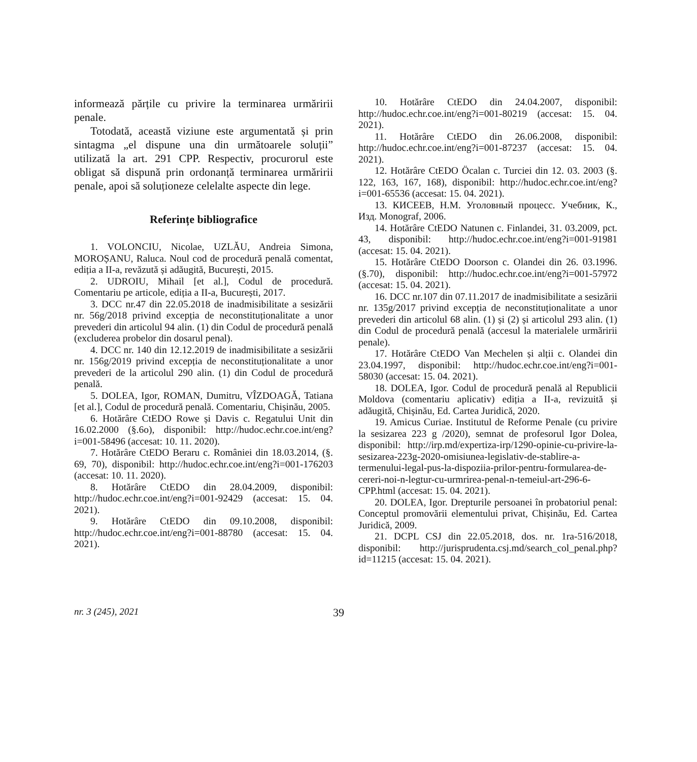informează părțile cu privire la terminarea urmăririi penale.
Totodată, această viziune este argumentată și prin sintagma „el dispune una din următoarele soluții” utilizată la art. 291 CPP. Respectiv, procurorul este obligat să dispună prin ordonanță terminarea urmăririi penale, apoi să soluționeze celelalte aspecte din lege.
Referințe bibliografice
1. VOLONCIU, Nicolae, UZLĂU, Andreia Simona, MOROȘANU, Raluca. Noul cod de procedură penală comentat, ediția a II-a, revăzută și adăugită, București, 2015.
2. UDROIU, Mihail [et al.], Codul de procedură. Comentariu pe articole, ediția a II-a, București, 2017.
3. DCC nr.47 din 22.05.2018 de inadmisibilitate a sesizării nr. 56g/2018 privind excepția de neconstituționalitate a unor prevederi din articolul 94 alin. (1) din Codul de procedură penală (excluderea probelor din dosarul penal).
4. DCC nr. 140 din 12.12.2019 de inadmisibilitate a sesizării nr. 156g/2019 privind excepția de neconstituționalitate a unor prevederi de la articolul 290 alin. (1) din Codul de procedură penală.
5. DOLEA, Igor, ROMAN, Dumitru, VÎZDOAGĂ, Tatiana [et al.], Codul de procedură penală. Comentariu, Chișinău, 2005.
6. Hotărâre CtEDO Rowe și Davis c. Regatului Unit din 16.02.2000 (§.6o), disponibil: http://hudoc.echr.coe.int/eng?i=001-58496 (accesat: 10. 11. 2020).
7. Hotărâre CtEDO Beraru c. României din 18.03.2014, (§. 69, 70), disponibil: http://hudoc.echr.coe.int/eng?i=001-176203 (accesat: 10. 11. 2020).
8. Hotărâre CtEDO din 28.04.2009, disponibil: http://hudoc.echr.coe.int/eng?i=001-92429 (accesat: 15. 04. 2021).
9. Hotărâre CtEDO din 09.10.2008, disponibil: http://hudoc.echr.coe.int/eng?i=001-88780 (accesat: 15. 04. 2021).
10. Hotărâre CtEDO din 24.04.2007, disponibil: http://hudoc.echr.coe.int/eng?i=001-80219 (accesat: 15. 04. 2021).
11. Hotărâre CtEDO din 26.06.2008, disponibil: http://hudoc.echr.coe.int/eng?i=001-87237 (accesat: 15. 04. 2021).
12. Hotărâre CtEDO Öcalan c. Turciei din 12. 03. 2003 (§. 122, 163, 167, 168), disponibil: http://hudoc.echr.coe.int/eng?i=001-65536 (accesat: 15. 04. 2021).
13. КИСЕЕВ, Н.М. Уголовный процесс. Учебник, К., Изд. Monograf, 2006.
14. Hotărâre CtEDO Natunen c. Finlandei, 31. 03.2009, pct. 43, disponibil: http://hudoc.echr.coe.int/eng?i=001-91981 (accesat: 15. 04. 2021).
15. Hotărâre CtEDO Doorson c. Olandei din 26. 03.1996. (§.70), disponibil: http://hudoc.echr.coe.int/eng?i=001-57972 (accesat: 15. 04. 2021).
16. DCC nr.107 din 07.11.2017 de inadmisibilitate a sesizării nr. 135g/2017 privind excepția de neconstituționalitate a unor prevederi din articolul 68 alin. (1) și (2) și articolul 293 alin. (1) din Codul de procedură penală (accesul la materialele urmăririi penale).
17. Hotărâre CtEDO Van Mechelen și alții c. Olandei din 23.04.1997, disponibil: http://hudoc.echr.coe.int/eng?i=001-58030 (accesat: 15. 04. 2021).
18. DOLEA, Igor. Codul de procedură penală al Republicii Moldova (comentariu aplicativ) ediția a II-a, revizuită și adăugită, Chișinău, Ed. Cartea Juridică, 2020.
19. Amicus Curiae. Institutul de Reforme Penale (cu privire la sesizarea 223 g /2020), semnat de profesorul Igor Dolea, disponibil: http://irp.md/expertiza-irp/1290-opinie-cu-privire-la-sesizarea-223g-2020-omisiunea-legislativ-de-stablire-a-termenului-legal-pus-la-dispoziia-prilor-pentru-formularea-de-cereri-noi-n-legtur-cu-urmrirea-penal-n-temeiul-art-296-6-CPP.html (accesat: 15. 04. 2021).
20. DOLEA, Igor. Drepturile persoanei în probatoriul penal: Conceptul promovării elementului privat, Chișinău, Ed. Cartea Juridică, 2009.
21. DCPL CSJ din 22.05.2018, dos. nr. 1ra-516/2018, disponibil: http://jurisprudenta.csj.md/search_col_penal.php?id=11215 (accesat: 15. 04. 2021).
nr. 3 (245), 2021 39